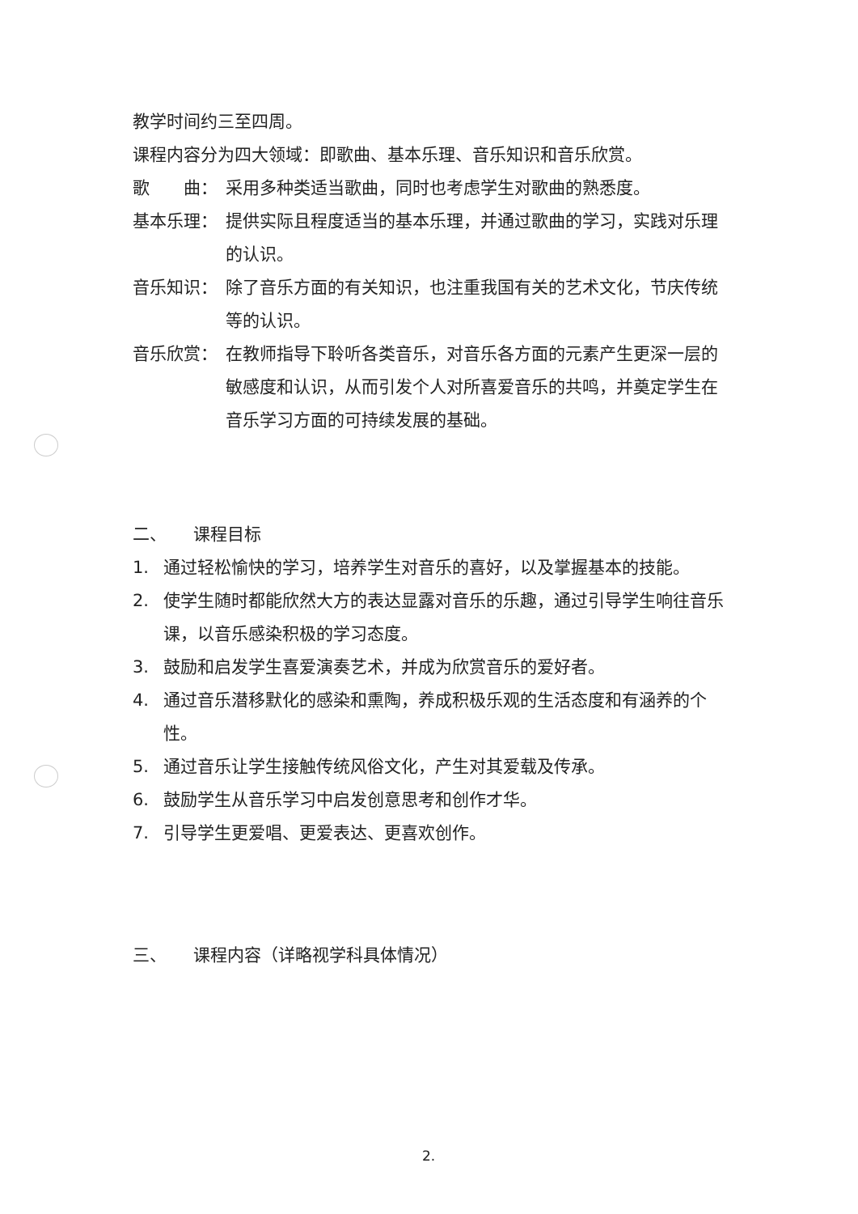教学时间约三至四周。
课程内容分为四大领域：即歌曲、基本乐理、音乐知识和音乐欣赏。
歌　　曲： 采用多种类适当歌曲，同时也考虑学生对歌曲的熟悉度。
基本乐理： 提供实际且程度适当的基本乐理，并通过歌曲的学习，实践对乐理的认识。
音乐知识： 除了音乐方面的有关知识，也注重我国有关的艺术文化，节庆传统等的认识。
音乐欣赏： 在教师指导下聆听各类音乐，对音乐各方面的元素产生更深一层的敏感度和认识，从而引发个人对所喜爱音乐的共鸣，并奠定学生在音乐学习方面的可持续发展的基础。
二、 课程目标
1. 通过轻松愉快的学习，培养学生对音乐的喜好，以及掌握基本的技能。
2. 使学生随时都能欣然大方的表达显露对音乐的乐趣，通过引导学生响往音乐课，以音乐感染积极的学习态度。
3. 鼓励和启发学生喜爱演奏艺术，并成为欣赏音乐的爱好者。
4. 通过音乐潜移默化的感染和熏陶，养成积极乐观的生活态度和有涵养的个性。
5. 通过音乐让学生接触传统风俗文化，产生对其爱载及传承。
6. 鼓励学生从音乐学习中启发创意思考和创作才华。
7. 引导学生更爱唱、更爱表达、更喜欢创作。
三、 课程内容（详略视学科具体情况）
2.